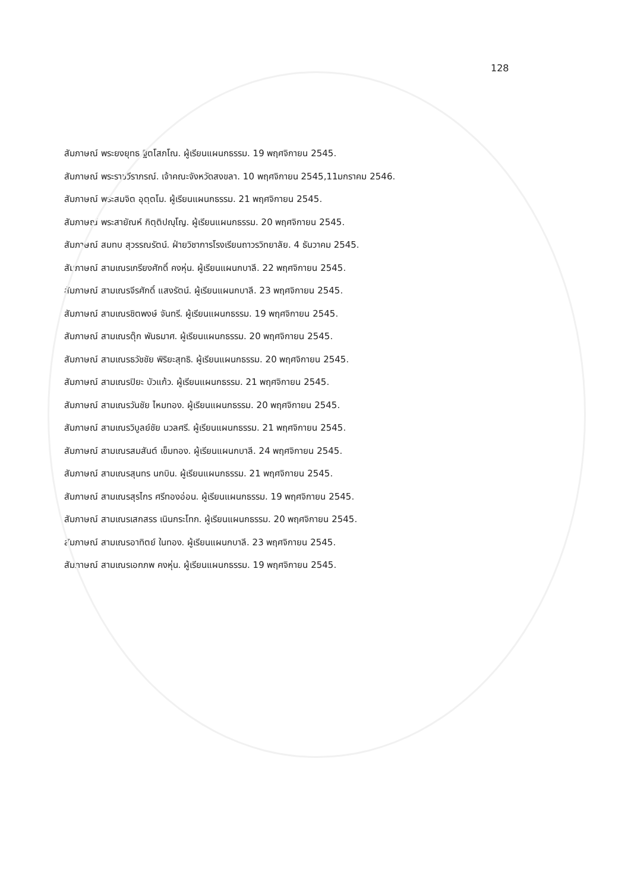128
สัมภาษณ์ พระยงยุทธ ฐิตโสภโณ. ผู้เรียนแผนกธรรม. 19 พฤศจิกายน 2545.
สัมภาษณ์ พระราชวีราภรณ์. เจ้าคณะจังหวัดสงขลา. 10 พฤศจิกายน 2545,11มกราคม 2546.
สัมภาษณ์ พระสมจิต อุตฺตโม. ผู้เรียนแผนกธรรม. 21 พฤศจิกายน 2545.
สัมภาษณ์ พระสายัณห์ กิตฺติปญฺโญ. ผู้เรียนแผนกธรรม. 20 พฤศจิกายน 2545.
สัมภาษณ์ สมทบ สุวรรณรัตน์. ฝ่ายวิชาการโรงเรียนถาวรวิทยาลัย. 4 ธันวาคม 2545.
สัมภาษณ์ สามเณรเกรียงศักดิ์ คงหุ่น. ผู้เรียนแผนกบาลี. 22 พฤศจิกายน 2545.
สัมภาษณ์ สามเณรจีรศักดิ์ แสงรัตน์. ผู้เรียนแผนกบาลี. 23 พฤศจิกายน 2545.
สัมภาษณ์ สามเณรชิตพงษ์ จันทรี. ผู้เรียนแผนกธรรม. 19 พฤศจิกายน 2545.
สัมภาษณ์ สามเณรตุ๊ก พันธมาศ. ผู้เรียนแผนกธรรม. 20 พฤศจิกายน 2545.
สัมภาษณ์ สามเณรธวัชชัย พิริยะสุทธิ. ผู้เรียนแผนกธรรม. 20 พฤศจิกายน 2545.
สัมภาษณ์ สามเณรปิยะ บัวแก้ว. ผู้เรียนแผนกธรรม. 21 พฤศจิกายน 2545.
สัมภาษณ์ สามเณรวันชัย ไหมทอง. ผู้เรียนแผนกธรรม. 20 พฤศจิกายน 2545.
สัมภาษณ์ สามเณรวิบูลย์ชัย นวลศรี. ผู้เรียนแผนกธรรม. 21 พฤศจิกายน 2545.
สัมภาษณ์ สามเณรสมสันต์ เข็มทอง. ผู้เรียนแผนกบาลี. 24 พฤศจิกายน 2545.
สัมภาษณ์ สามเณรสุนทร นกบิน. ผู้เรียนแผนกธรรม. 21 พฤศจิกายน 2545.
สัมภาษณ์ สามเณรสุรไกร ศรีทองอ่อน. ผู้เรียนแผนกธรรม. 19 พฤศจิกายน 2545.
สัมภาษณ์ สามเณรเสกสรร เนินกระโทก. ผู้เรียนแผนกธรรม. 20 พฤศจิกายน 2545.
สัมภาษณ์ สามเณรอาทิตย์ ในทอง. ผู้เรียนแผนกบาลี. 23 พฤศจิกายน 2545.
สัมภาษณ์ สามเณรเอกภพ คงหุ่น. ผู้เรียนแผนกธรรม. 19 พฤศจิกายน 2545.